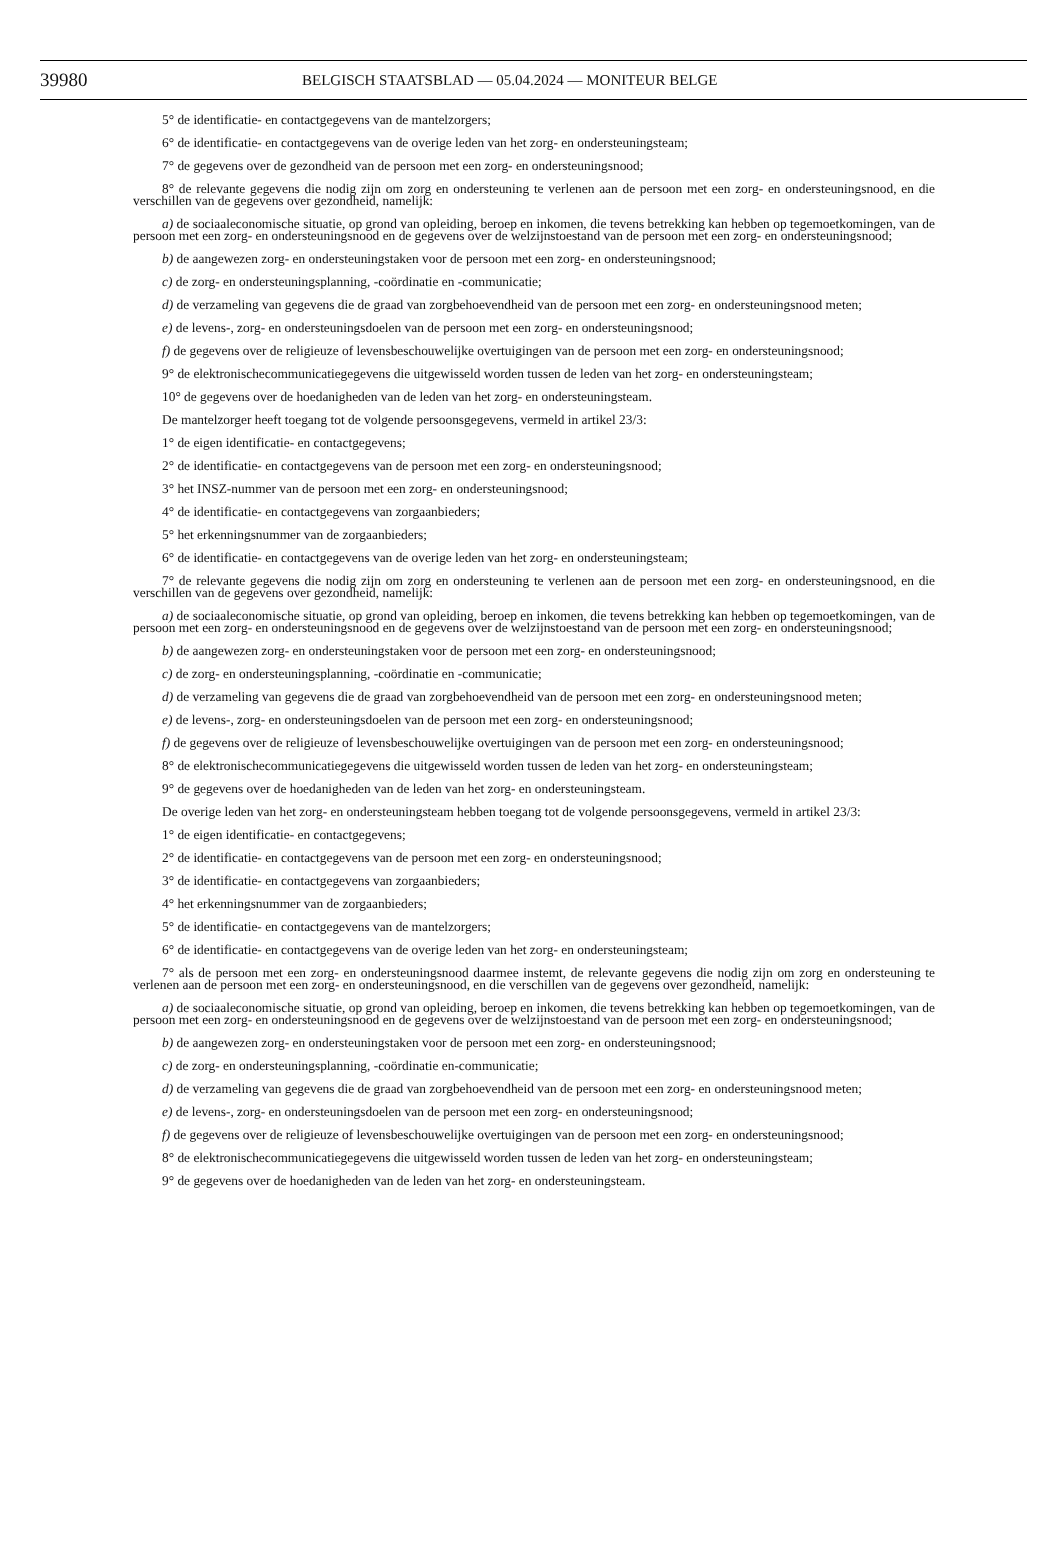39980 BELGISCH STAATSBLAD — 05.04.2024 — MONITEUR BELGE
5° de identificatie- en contactgegevens van de mantelzorgers;
6° de identificatie- en contactgegevens van de overige leden van het zorg- en ondersteuningsteam;
7° de gegevens over de gezondheid van de persoon met een zorg- en ondersteuningsnood;
8° de relevante gegevens die nodig zijn om zorg en ondersteuning te verlenen aan de persoon met een zorg- en ondersteuningsnood, en die verschillen van de gegevens over gezondheid, namelijk:
a) de sociaaleconomische situatie, op grond van opleiding, beroep en inkomen, die tevens betrekking kan hebben op tegemoetkomingen, van de persoon met een zorg- en ondersteuningsnood en de gegevens over de welzijnstoestand van de persoon met een zorg- en ondersteuningsnood;
b) de aangewezen zorg- en ondersteuningstaken voor de persoon met een zorg- en ondersteuningsnood;
c) de zorg- en ondersteuningsplanning, -coördinatie en -communicatie;
d) de verzameling van gegevens die de graad van zorgbehoevendheid van de persoon met een zorg- en ondersteuningsnood meten;
e) de levens-, zorg- en ondersteuningsdoelen van de persoon met een zorg- en ondersteuningsnood;
f) de gegevens over de religieuze of levensbeschouwelijke overtuigingen van de persoon met een zorg- en ondersteuningsnood;
9° de elektronischecommunicatiegegevens die uitgewisseld worden tussen de leden van het zorg- en ondersteuningsteam;
10° de gegevens over de hoedanigheden van de leden van het zorg- en ondersteuningsteam.
De mantelzorger heeft toegang tot de volgende persoonsgegevens, vermeld in artikel 23/3:
1° de eigen identificatie- en contactgegevens;
2° de identificatie- en contactgegevens van de persoon met een zorg- en ondersteuningsnood;
3° het INSZ-nummer van de persoon met een zorg- en ondersteuningsnood;
4° de identificatie- en contactgegevens van zorgaanbieders;
5° het erkenningsnummer van de zorgaanbieders;
6° de identificatie- en contactgegevens van de overige leden van het zorg- en ondersteuningsteam;
7° de relevante gegevens die nodig zijn om zorg en ondersteuning te verlenen aan de persoon met een zorg- en ondersteuningsnood, en die verschillen van de gegevens over gezondheid, namelijk:
a) de sociaaleconomische situatie, op grond van opleiding, beroep en inkomen, die tevens betrekking kan hebben op tegemoetkomingen, van de persoon met een zorg- en ondersteuningsnood en de gegevens over de welzijnstoestand van de persoon met een zorg- en ondersteuningsnood;
b) de aangewezen zorg- en ondersteuningstaken voor de persoon met een zorg- en ondersteuningsnood;
c) de zorg- en ondersteuningsplanning, -coördinatie en -communicatie;
d) de verzameling van gegevens die de graad van zorgbehoevendheid van de persoon met een zorg- en ondersteuningsnood meten;
e) de levens-, zorg- en ondersteuningsdoelen van de persoon met een zorg- en ondersteuningsnood;
f) de gegevens over de religieuze of levensbeschouwelijke overtuigingen van de persoon met een zorg- en ondersteuningsnood;
8° de elektronischecommunicatiegegevens die uitgewisseld worden tussen de leden van het zorg- en ondersteuningsteam;
9° de gegevens over de hoedanigheden van de leden van het zorg- en ondersteuningsteam.
De overige leden van het zorg- en ondersteuningsteam hebben toegang tot de volgende persoonsgegevens, vermeld in artikel 23/3:
1° de eigen identificatie- en contactgegevens;
2° de identificatie- en contactgegevens van de persoon met een zorg- en ondersteuningsnood;
3° de identificatie- en contactgegevens van zorgaanbieders;
4° het erkenningsnummer van de zorgaanbieders;
5° de identificatie- en contactgegevens van de mantelzorgers;
6° de identificatie- en contactgegevens van de overige leden van het zorg- en ondersteuningsteam;
7° als de persoon met een zorg- en ondersteuningsnood daarmee instemt, de relevante gegevens die nodig zijn om zorg en ondersteuning te verlenen aan de persoon met een zorg- en ondersteuningsnood, en die verschillen van de gegevens over gezondheid, namelijk:
a) de sociaaleconomische situatie, op grond van opleiding, beroep en inkomen, die tevens betrekking kan hebben op tegemoetkomingen, van de persoon met een zorg- en ondersteuningsnood en de gegevens over de welzijnstoestand van de persoon met een zorg- en ondersteuningsnood;
b) de aangewezen zorg- en ondersteuningstaken voor de persoon met een zorg- en ondersteuningsnood;
c) de zorg- en ondersteuningsplanning, -coördinatie en-communicatie;
d) de verzameling van gegevens die de graad van zorgbehoevendheid van de persoon met een zorg- en ondersteuningsnood meten;
e) de levens-, zorg- en ondersteuningsdoelen van de persoon met een zorg- en ondersteuningsnood;
f) de gegevens over de religieuze of levensbeschouwelijke overtuigingen van de persoon met een zorg- en ondersteuningsnood;
8° de elektronischecommunicatiegegevens die uitgewisseld worden tussen de leden van het zorg- en ondersteuningsteam;
9° de gegevens over de hoedanigheden van de leden van het zorg- en ondersteuningsteam.